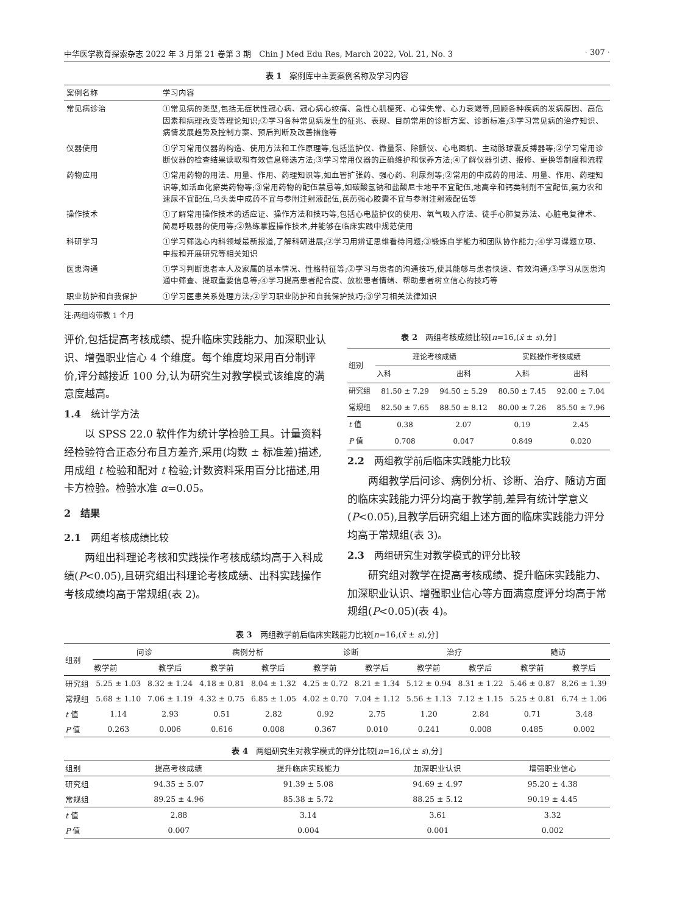中华医学教育探索杂志 2022 年 3 月第 21 卷第 3 期　Chin J Med Edu Res, March 2022, Vol. 21, No. 3 · 307 ·
表 1　案例库中主要案例名称及学习内容
| 案例名称 | 学习内容 |
| 常见病诊治 | ①常见病的类型,包括无症状性冠心病、冠心病心绞痛、急性心肌梗死、心律失常、心力衰竭等,回顾各种疾病的发病原因、高危因素和病理改变等理论知识;②学习各种常见病发生的征兆、表现、目前常用的诊断方案、诊断标准;③学习常见病的治疗知识、病情发展趋势及控制方案、预后判断及改善措施等 |
| 仪器使用 | ①学习常用仪器的构造、使用方法和工作原理等,包括监护仪、微量泵、除颤仪、心电图机、主动脉球囊反搏器等;②学习常用诊断仪器的检查结果读取和有效信息筛选方法;③学习常用仪器的正确维护和保养方法;④了解仪器引进、报修、更换等制度和流程 |
| 药物应用 | ①常用药物的用法、用量、作用、药理知识等,如血管扩张药、强心药、利尿剂等;②常用的中成药的用法、用量、作用、药理知识等,如活血化瘀类药物等;③常用药物的配伍禁忌等,如碳酸氢钠和盐酸尼卡地平不宜配伍,地高辛和钙类制剂不宜配伍,氨力农和速尿不宜配伍,乌头类中成药不宜与参附注射液配伍,芪苈强心胶囊不宜与参附注射液配伍等 |
| 操作技术 | ①了解常用操作技术的适应证、操作方法和技巧等,包括心电监护仪的使用、氧气吸入疗法、徒手心肺复苏法、心脏电复律术、简易呼吸器的使用等;②熟练掌握操作技术,并能够在临床实践中规范使用 |
| 科研学习 | ①学习筛选心内科领域最新报道,了解科研进展;②学习用辨证思维看待问题;③锻炼自学能力和团队协作能力;④学习课题立项、申报和开展研究等相关知识 |
| 医患沟通 | ①学习判断患者本人及家属的基本情况、性格特征等;②学习与患者的沟通技巧,使其能够与患者快速、有效沟通;③学习从医患沟通中筛查、提取重要信息等;④学习提高患者配合度、放松患者情绪、帮助患者树立信心的技巧等 |
| 职业防护和自我保护 | ①学习医患关系处理方法;②学习职业防护和自我保护技巧;③学习相关法律知识 |
注:两组均带教 1 个月
评价,包括提高考核成绩、提升临床实践能力、加深职业认识、增强职业信心 4 个维度。每个维度均采用百分制评价,评分越接近 100 分,认为研究生对教学模式该维度的满意度越高。
1.4　统计学方法
以 SPSS 22.0 软件作为统计学检验工具。计量资料经检验符合正态分布且方差齐,采用(均数 ± 标准差)描述,用成组 t 检验和配对 t 检验;计数资料采用百分比描述,用卡方检验。检验水准 α=0.05。
2　结果
2.1　两组考核成绩比较
两组出科理论考核和实践操作考核成绩均高于入科成绩(P<0.05),且研究组出科理论考核成绩、出科实践操作考核成绩均高于常规组(表 2)。
表 2　两组考核成绩比较[n=16,(x̄ ± s),分]
| 组别 | 理论考核成绩 | | 实践操作考核成绩 | |
| --- | --- | --- | --- | --- |
| | 入科 | 出科 | 入科 | 出科 |
| 研究组 | 81.50 ± 7.29 | 94.50 ± 5.29 | 80.50 ± 7.45 | 92.00 ± 7.04 |
| 常规组 | 82.50 ± 7.65 | 88.50 ± 8.12 | 80.00 ± 7.26 | 85.50 ± 7.96 |
| t 值 | 0.38 | 2.07 | 0.19 | 2.45 |
| P 值 | 0.708 | 0.047 | 0.849 | 0.020 |
2.2　两组教学前后临床实践能力比较
两组教学后问诊、病例分析、诊断、治疗、随访方面的临床实践能力评分均高于教学前,差异有统计学意义(P<0.05),且教学后研究组上述方面的临床实践能力评分均高于常规组(表 3)。
2.3　两组研究生对教学模式的评分比较
研究组对教学在提高考核成绩、提升临床实践能力、加深职业认识、增强职业信心等方面满意度评分均高于常规组(P<0.05)(表 4)。
表 3　两组教学前后临床实践能力比较[n=16,(x̄ ± s),分]
| 组别 | 问诊 | | 病例分析 | | 诊断 | | 治疗 | | 随访 | |
| --- | --- | --- | --- | --- | --- | --- | --- | --- | --- | --- |
| | 教学前 | 教学后 | 教学前 | 教学后 | 教学前 | 教学后 | 教学前 | 教学后 | 教学前 | 教学后 |
| 研究组 | 5.25 ± 1.03 | 8.32 ± 1.24 | 4.18 ± 0.81 | 8.04 ± 1.32 | 4.25 ± 0.72 | 8.21 ± 1.34 | 5.12 ± 0.94 | 8.31 ± 1.22 | 5.46 ± 0.87 | 8.26 ± 1.39 |
| 常规组 | 5.68 ± 1.10 | 7.06 ± 1.19 | 4.32 ± 0.75 | 6.85 ± 1.05 | 4.02 ± 0.70 | 7.04 ± 1.12 | 5.56 ± 1.13 | 7.12 ± 1.15 | 5.25 ± 0.81 | 6.74 ± 1.06 |
| t 值 | 1.14 | 2.93 | 0.51 | 2.82 | 0.92 | 2.75 | 1.20 | 2.84 | 0.71 | 3.48 |
| P 值 | 0.263 | 0.006 | 0.616 | 0.008 | 0.367 | 0.010 | 0.241 | 0.008 | 0.485 | 0.002 |
表 4　两组研究生对教学模式的评分比较[n=16,(x̄ ± s),分]
| 组别 | 提高考核成绩 | 提升临床实践能力 | 加深职业认识 | 增强职业信心 |
| --- | --- | --- | --- | --- |
| 研究组 | 94.35 ± 5.07 | 91.39 ± 5.08 | 94.69 ± 4.97 | 95.20 ± 4.38 |
| 常规组 | 89.25 ± 4.96 | 85.38 ± 5.72 | 88.25 ± 5.12 | 90.19 ± 4.45 |
| t 值 | 2.88 | 3.14 | 3.61 | 3.32 |
| P 值 | 0.007 | 0.004 | 0.001 | 0.002 |